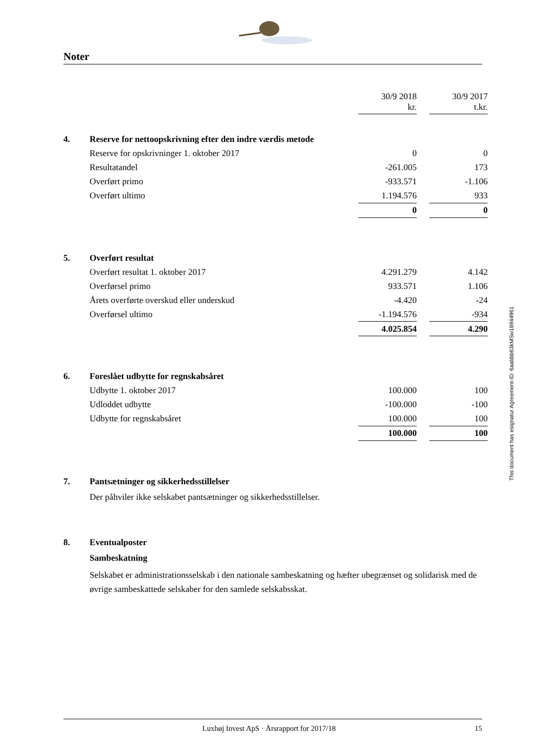Noter
| | | 30/9 2018 kr. | | 30/9 2017 t.kr. |
| 4. | Reserve for nettoopskrivning efter den indre værdis metode | | | |
| | Reserve for opskrivninger 1. oktober 2017 | 0 | | 0 |
| | Resultatandel | -261.005 | | 173 |
| | Overført primo | -933.571 | | -1.106 |
| | Overført ultimo | 1.194.576 | | 933 |
| | | 0 | | 0 |
| 5. | Overført resultat | | | |
| | Overført resultat 1. oktober 2017 | 4.291.279 | | 4.142 |
| | Overførsel primo | 933.571 | | 1.106 |
| | Årets overførte overskud eller underskud | -4.420 | | -24 |
| | Overførsel ultimo | -1.194.576 | | -934 |
| | | 4.025.854 | | 4.290 |
| 6. | Foreslået udbytte for regnskabsåret | | | |
| | Udbytte 1. oktober 2017 | 100.000 | | 100 |
| | Udloddet udbytte | -100.000 | | -100 |
| | Udbytte for regnskabsåret | 100.000 | | 100 |
| | | 100.000 | | 100 |
7. Pantsætninger og sikkerhedsstillelser
Der påhviler ikke selskabet pantsætninger og sikkerhedsstillelser.
8. Eventualposter
Sambeskatning
Selskabet er administrationsselskab i den nationale sambeskatning og hæfter ubegrænset og solidarisk med de øvrige sambeskattede selskaber for den samlede selskabsskat.
This document has esignatur Agreement-ID: 6aabbb63kMSw18944961
Luxhøj Invest ApS · Årsrapport for 2017/18 15